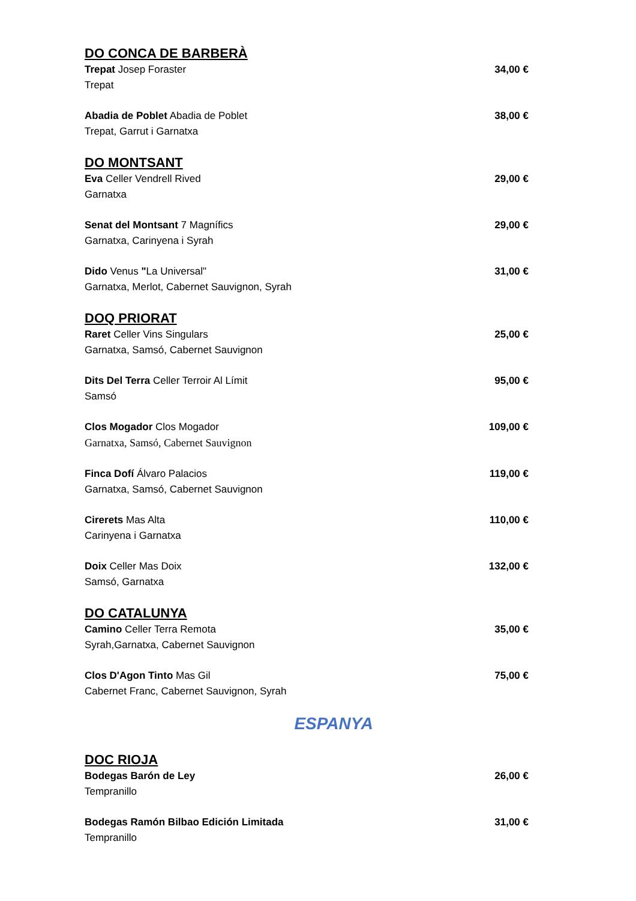DO CONCA DE BARBERÀ
Trepat Josep Foraster
Trepat
34,00 €
Abadia de Poblet Abadia de Poblet
Trepat, Garrut i Garnatxa
38,00 €
DO MONTSANT
Eva Celler Vendrell Rived
Garnatxa
29,00 €
Senat del Montsant 7 Magnífics
Garnatxa, Carinyena i Syrah
29,00 €
Dido Venus "La Universal"
Garnatxa, Merlot, Cabernet Sauvignon, Syrah
31,00 €
DOQ PRIORAT
Raret Celler Vins Singulars
Garnatxa, Samsó, Cabernet Sauvignon
25,00 €
Dits Del Terra Celler Terroir Al Límit
Samsó
95,00 €
Clos Mogador Clos Mogador
Garnatxa, Samsó, Cabernet Sauvignon
109,00 €
Finca Dofí Álvaro Palacios
Garnatxa, Samsó, Cabernet Sauvignon
119,00 €
Cirerets Mas Alta
Carinyena i Garnatxa
110,00 €
Doix Celler Mas Doix
Samsó, Garnatxa
132,00 €
DO CATALUNYA
Camino Celler Terra Remota
Syrah,Garnatxa, Cabernet Sauvignon
35,00 €
Clos D'Agon Tinto Mas Gil
Cabernet Franc, Cabernet Sauvignon, Syrah
75,00 €
ESPANYA
DOC RIOJA
Bodegas Barón de Ley
Tempranillo
26,00 €
Bodegas Ramón Bilbao Edición Limitada
Tempranillo
31,00 €